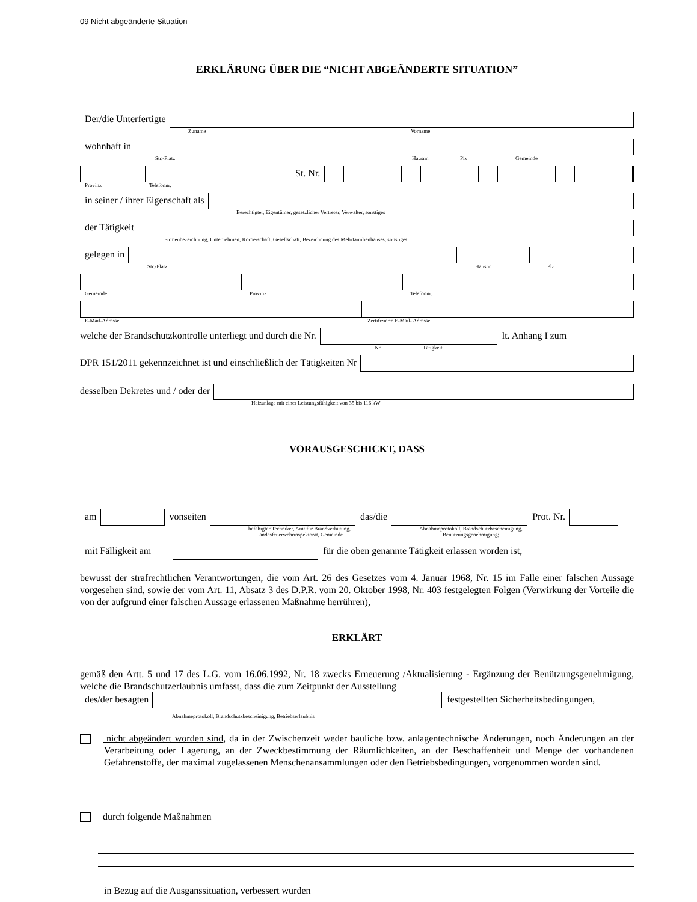09 Nicht abgeänderte Situation
ERKLÄRUNG ÜBER DIE “NICHT ABGEÄNDERTE SITUATION”
Der/die Unterfertigte
Zuname Vorname
wohnhaft in
Str.-Platz Hausnr. Plz Gemeinde
St. Nr.
Provinz Telefonnr.
in seiner / ihrer Eigenschaft als
Berechtigter, Eigentümer, gesetzlicher Vertreter, Verwalter, sonstiges
der Tätigkeit
Firmenbezeichnung, Unternehmen, Körperschaft, Gesellschaft, Bezeichnung des Mehrfamilienhauses, sonstiges
gelegen in
Str.-Platz Hausnr. Plz
Gemeinde Provinz Telefonnr.
E-Mail-Adresse Zertifizierte E-Mail- Adresse
welche der Brandschutzkontrolle unterliegt und durch die Nr.
lt. Anhang I zum
Nr Tätigkeit
DPR 151/2011 gekennzeichnet ist und einschließlich der Tätigkeiten Nr
desselben Dekretes und / oder der
Heizanlage mit einer Leistungsfähigkeit von 35 bis 116 kW
VORAUSGESCHICKT, DASS
am
vonseiten
das/die
Prot. Nr.
befähigter Techniker, Amt für Brandverhütung, Landesfeuerwehrinspektorat, Gemeinde Abnahmeprotokoll, Brandschutzbescheinigung, Benützungsgenehmigung;
mit Fälligkeit am
für die oben genannte Tätigkeit erlassen worden ist,
bewusst der strafrechtlichen Verantwortungen, die vom Art. 26 des Gesetzes vom 4. Januar 1968, Nr. 15 im Falle einer falschen Aussage vorgesehen sind, sowie der vom Art. 11, Absatz 3 des D.P.R. vom 20. Oktober 1998, Nr. 403 festgelegten Folgen (Verwirkung der Vorteile die von der aufgrund einer falschen Aussage erlassenen Maßnahme herrühren),
ERKLÄRT
gemäß den Artt. 5 und 17 des L.G. vom 16.06.1992, Nr. 18 zwecks Erneuerung /Aktualisierung - Ergänzung der Benützungsgenehmigung, welche die Brandschutzerlaubnis umfasst, dass die zum Zeitpunkt der Ausstellung
des/der besagten
festgestellten Sicherheitsbedingungen,
Abnahmeprotokoll, Brandschutzbescheinigung, Betriebserlaubnis
nicht abgeändert worden sind, da in der Zwischenzeit weder bauliche bzw. anlagentechnische Änderungen, noch Änderungen an der Verarbeitung oder Lagerung, an der Zweckbestimmung der Räumlichkeiten, an der Beschaffenheit und Menge der vorhandenen Gefahrenstoffe, der maximal zugelassenen Menschenansammlungen oder den Betriebsbedingungen, vorgenommen worden sind.
durch folgende Maßnahmen
in Bezug auf die Ausganssituation, verbessert wurden